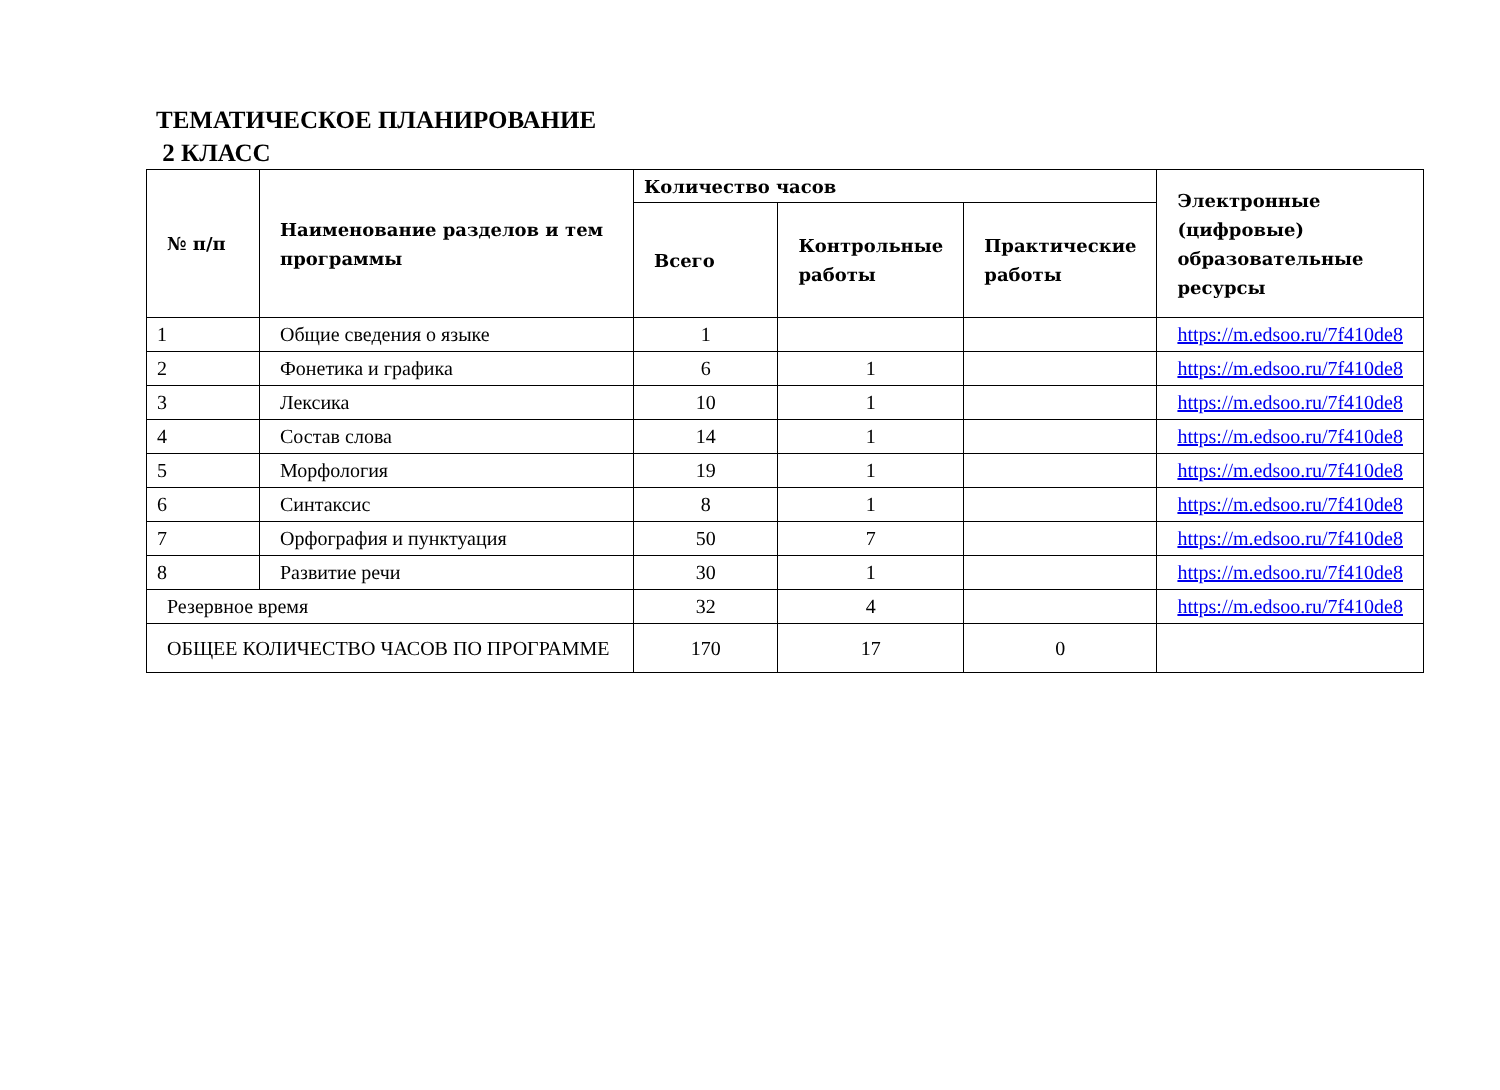ТЕМАТИЧЕСКОЕ ПЛАНИРОВАНИЕ
2 КЛАСС
| № п/п | Наименование разделов и тем программы | Количество часов | | | Электронные (цифровые) образовательные ресурсы |
| --- | --- | --- | --- | --- | --- |
| | | Всего | Контрольные работы | Практические работы | |
| 1 | Общие сведения о языке | 1 | | | https://m.edsoo.ru/7f410de8 |
| 2 | Фонетика и графика | 6 | 1 | | https://m.edsoo.ru/7f410de8 |
| 3 | Лексика | 10 | 1 | | https://m.edsoo.ru/7f410de8 |
| 4 | Состав слова | 14 | 1 | | https://m.edsoo.ru/7f410de8 |
| 5 | Морфология | 19 | 1 | | https://m.edsoo.ru/7f410de8 |
| 6 | Синтаксис | 8 | 1 | | https://m.edsoo.ru/7f410de8 |
| 7 | Орфография и пунктуация | 50 | 7 | | https://m.edsoo.ru/7f410de8 |
| 8 | Развитие речи | 30 | 1 | | https://m.edsoo.ru/7f410de8 |
| Резервное время | | 32 | 4 | | https://m.edsoo.ru/7f410de8 |
| ОБЩЕЕ КОЛИЧЕСТВО ЧАСОВ ПО ПРОГРАММЕ | | 170 | 17 | 0 | |